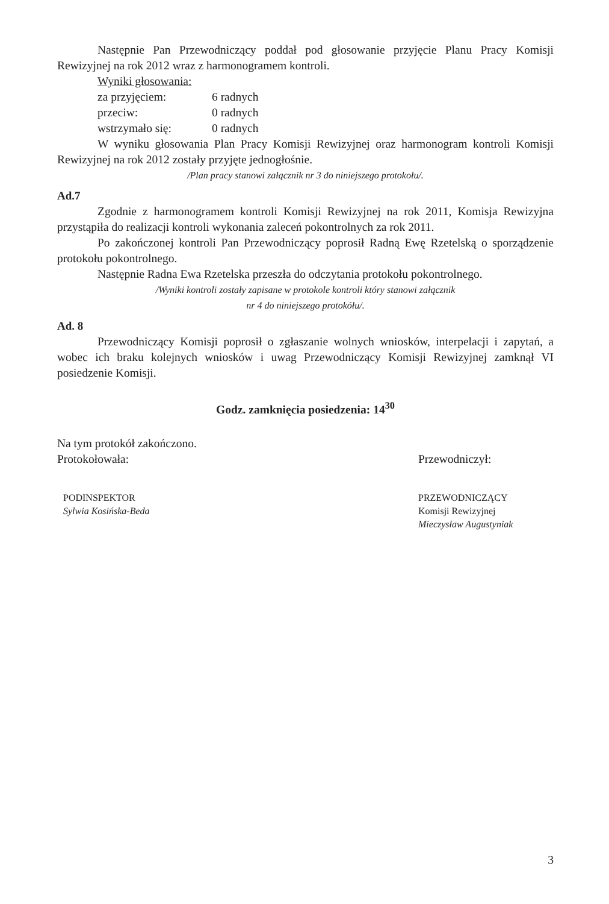Następnie Pan Przewodniczący poddał pod głosowanie przyjęcie Planu Pracy Komisji Rewizyjnej na rok 2012 wraz z harmonogramem kontroli.
Wyniki głosowania:
za przyjęciem: 6 radnych
przeciw: 0 radnych
wstrzymało się: 0 radnych
W wyniku głosowania Plan Pracy Komisji Rewizyjnej oraz harmonogram kontroli Komisji Rewizyjnej na rok 2012 zostały przyjęte jednogłośnie.
/Plan pracy stanowi załącznik nr 3 do niniejszego protokołu/.
Ad.7
Zgodnie z harmonogramem kontroli Komisji Rewizyjnej na rok 2011, Komisja Rewizyjna przystąpiła do realizacji kontroli wykonania zaleceń pokontrolnych za rok 2011.
Po zakończonej kontroli Pan Przewodniczący poprosił Radną Ewę Rzetelską o sporządzenie protokołu pokontrolnego.
Następnie Radna Ewa Rzetelska przeszła do odczytania protokołu pokontrolnego.
/Wyniki kontroli zostały zapisane w protokole kontroli który stanowi załącznik
nr 4 do niniejszego protokółu/.
Ad. 8
Przewodniczący Komisji poprosił o zgłaszanie wolnych wniosków, interpelacji i zapytań, a wobec ich braku kolejnych wniosków i uwag Przewodniczący Komisji Rewizyjnej zamknął VI posiedzenie Komisji.
Godz. zamknięcia posiedzenia: 14<sup>30</sup>
Na tym protokół zakończono.
Protokołowała:
PODINSPEKTOR
Sylwia Kosińska-Beda
Przewodniczył:
PRZEWODNICZĄCY
Komisji Rewizyjnej
Mieczysław Augustyniak
3